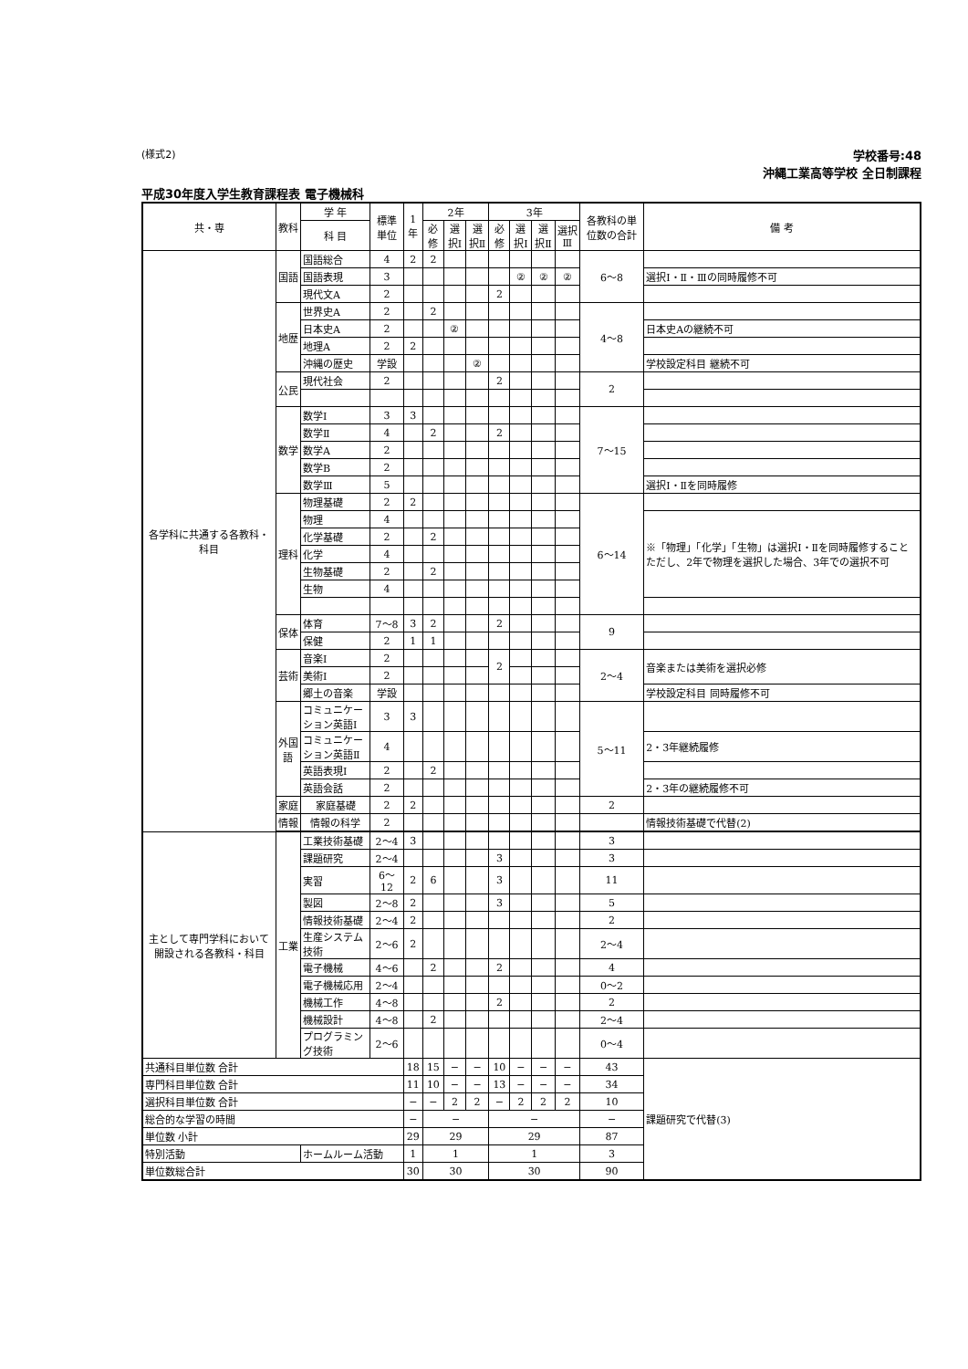(様式2)
学校番号:48
沖縄工業高等学校 全日制課程
平成30年度入学生教育課程表 電子機械科
| 共・専 | 教科 | 学 年 | 標準単位 | 1年 | 2年 | | | 3年 | | | | 各教科の単位数の合計 | 備 考 |
| --- | --- | --- | --- | --- | --- | --- | --- | --- | --- | --- | --- | --- | --- |
| | | 科 目 | | | 必修 | 選択Ⅰ | 選択Ⅱ | 必修 | 選択Ⅰ | 選択Ⅱ | 選択Ⅲ | | |
| 各学科に共通する各教科・科目 | 国語 | 国語総合 | 4 | 2 | 2 | | | | | | | 6〜8 | |
| | | 国語表現 | 3 | | | | | | ② | ② | ② | | 選択Ⅰ・Ⅱ・Ⅲの同時履修不可 |
| | | 現代文A | 2 | | | | | 2 | | | | | |
| | 地歴 | 世界史A | 2 | | 2 | | | | | | | 4〜8 | |
| | | 日本史A | 2 | | | ② | | | | | | | 日本史Aの継続不可 |
| | | 地理A | 2 | 2 | | | | | | | | | |
| | | 沖縄の歴史 | 学設 | | | | ② | | | | | | 学校設定科目 継続不可 |
| | 公民 | 現代社会 | 2 | | | | | 2 | | | | 2 | |
| | 数学 | 数学Ⅰ | 3 | 3 | | | | | | | | 7〜15 | |
| | | 数学Ⅱ | 4 | | 2 | | | 2 | | | | | |
| | | 数学A | 2 | | | | | | | | | | |
| | | 数学B | 2 | | | | | | | | | | |
| | | 数学Ⅲ | 5 | | | | | | | | | | 選択Ⅰ・Ⅱを同時履修 |
| | 理科 | 物理基礎 | 2 | 2 | | | | | | | | 6〜14 | |
| | | 物理 | 4 | | | | | | | | | | ※「物理」「化学」「生物」は選択Ⅰ・Ⅱを同時履修すること ただし、2年で物理を選択した場合、3年での選択不可 |
| | | 化学基礎 | 2 | | 2 | | | | | | | | |
| | | 化学 | 4 | | | | | | | | | | |
| | | 生物基礎 | 2 | | 2 | | | | | | | | |
| | | 生物 | 4 | | | | | | | | | | |
| | 保体 | 体育 | 7〜8 | 3 | 2 | | | 2 | | | | 9 | |
| | | 保健 | 2 | 1 | 1 | | | | | | | | |
| | 芸術 | 音楽Ⅰ | 2 | | | | | 2 | | | | 2〜4 | 音楽または美術を選択必修 |
| | | 美術Ⅰ | 2 | | | | | | | | | | |
| | | 郷土の音楽 | 学設 | | | | | | | | | | 学校設定科目 同時履修不可 |
| | 外国語 | コミュニケーション英語Ⅰ | 3 | 3 | | | | | | | | 5〜11 | |
| | | コミュニケーション英語Ⅱ | 4 | | | | | | | | | | 2・3年継続履修 |
| | | 英語表現Ⅰ | 2 | | 2 | | | | | | | | |
| | | 英語会話 | 2 | | | | | | | | | | 2・3年の継続履修不可 |
| | 家庭 | 家庭基礎 | 2 | 2 | | | | | | | | 2 | |
| | 情報 | 情報の科学 | 2 | | | | | | | | | | 情報技術基礎で代替(2) |
| 主として専門学科において開設される各教科・科目 | 工業 | 工業技術基礎 | 2〜4 | 3 | | | | | | | | 3 | |
| | | 課題研究 | 2〜4 | | | | | 3 | | | | 3 | |
| | | 実習 | 6〜12 | 2 | 6 | | | 3 | | | | 11 | |
| | | 製図 | 2〜8 | 2 | | | | 3 | | | | 5 | |
| | | 情報技術基礎 | 2〜4 | 2 | | | | | | | | 2 | |
| | | 生産システム技術 | 2〜6 | 2 | | | | | | | | 2〜4 | |
| | | 電子機械 | 4〜6 | | 2 | | | 2 | | | | 4 | |
| | | 電子機械応用 | 2〜4 | | | | | | | | | 0〜2 | |
| | | 機械工作 | 4〜8 | | | | | 2 | | | | 2 | |
| | | 機械設計 | 4〜8 | | 2 | | | | | | | 2〜4 | |
| | | プログラミング技術 | 2〜6 | | | | | | | | | 0〜4 | |
| 共通科目単位数 合計 | | | | 18 | 15 | − | − | 10 | − | − | − | 43 | 課題研究で代替(3) |
| 専門科目単位数 合計 | | | | 11 | 10 | − | − | 13 | − | − | − | 34 | |
| 選択科目単位数 合計 | | | | − | − | 2 | 2 | − | 2 | 2 | 2 | 10 | |
| 総合的な学習の時間 | | | | − | − | | | − | | | | − | |
| 単位数 小計 | | | | 29 | 29 | | | 29 | | | | 87 | |
| 特別活動 | | ホームルーム活動 | | 1 | 1 | | | 1 | | | | 3 | |
| 単位数総合計 | | | | 30 | 30 | | | 30 | | | | 90 | |